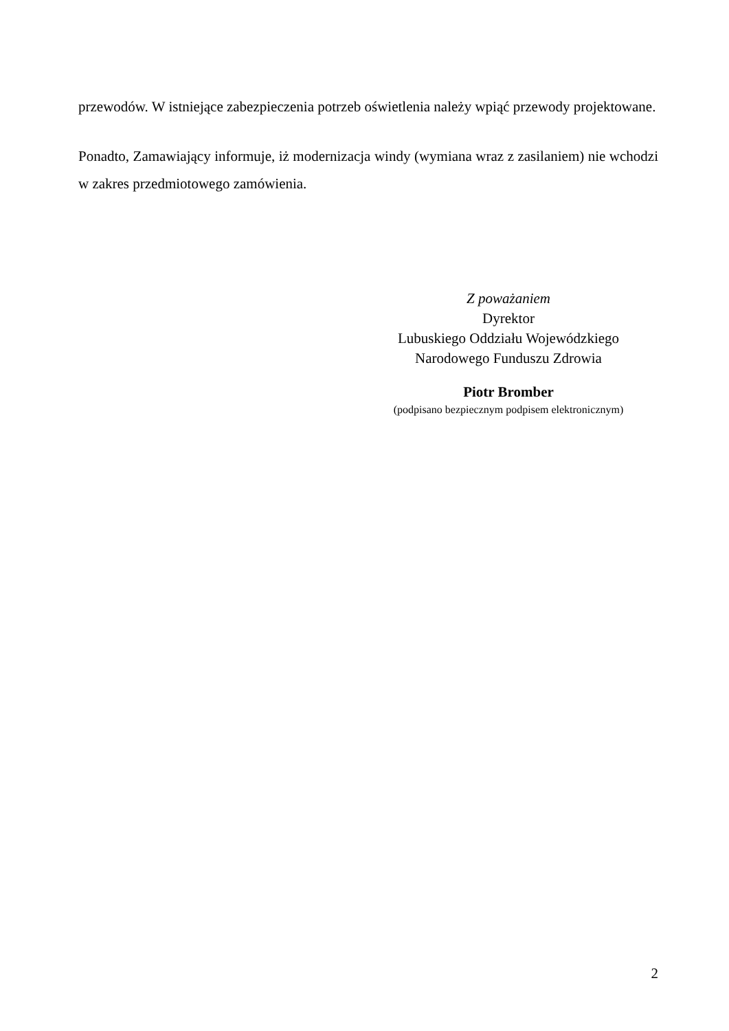przewodów. W istniejące zabezpieczenia potrzeb oświetlenia należy wpiąć przewody projektowane.
Ponadto, Zamawiający informuje, iż modernizacja windy (wymiana wraz z zasilaniem) nie wchodzi w zakres przedmiotowego zamówienia.
Z poważaniem
Dyrektor
Lubuskiego Oddziału Wojewódzkiego
Narodowego Funduszu Zdrowia
Piotr Bromber
(podpisano bezpiecznym podpisem elektronicznym)
2